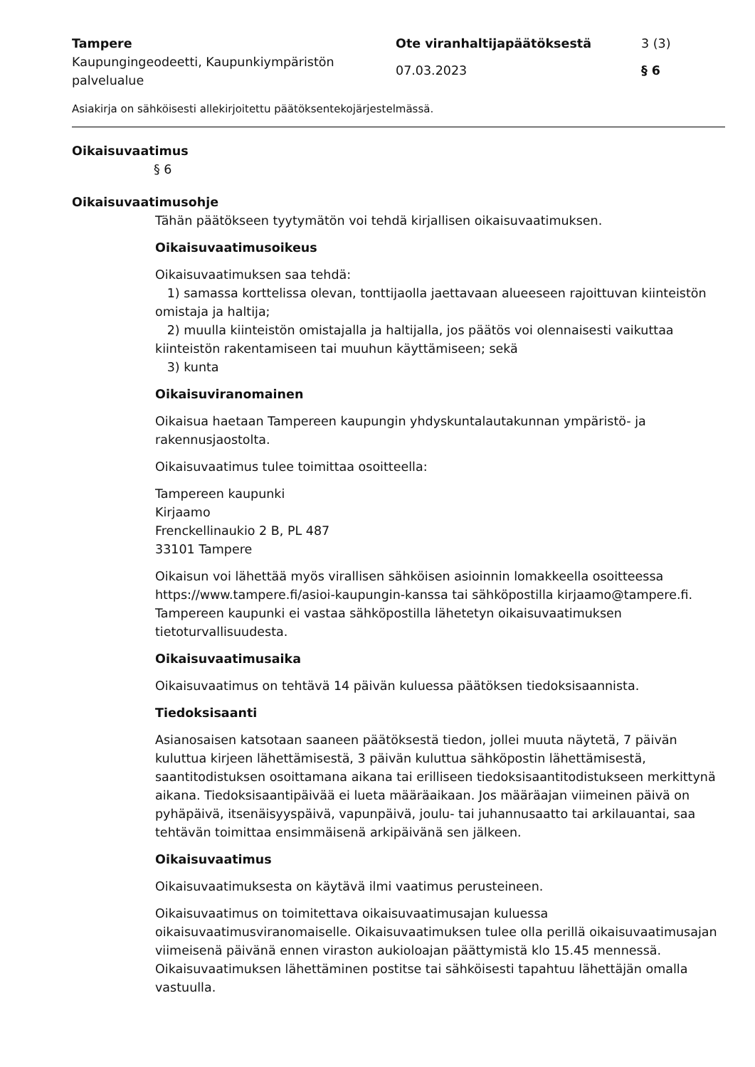Tampere
Kaupungingeodeetti, Kaupunkiympäristön palvelualue
Ote viranhaltijapäätöksestä
07.03.2023
3 (3)
§ 6
Asiakirja on sähköisesti allekirjoitettu päätöksentekojärjestelmässä.
Oikaisuvaatimus
§ 6
Oikaisuvaatimusohje
Tähän päätökseen tyytymätön voi tehdä kirjallisen oikaisuvaatimuksen.
Oikaisuvaatimusoikeus
Oikaisuvaatimuksen saa tehdä:
1) samassa korttelissa olevan, tonttijaolla jaettavaan alueeseen rajoittuvan kiinteistön omistaja ja haltija;
2) muulla kiinteistön omistajalla ja haltijalla, jos päätös voi olennaisesti vaikuttaa kiinteistön rakentamiseen tai muuhun käyttämiseen; sekä
3) kunta
Oikaisuviranomainen
Oikaisua haetaan Tampereen kaupungin yhdyskuntalautakunnan ympäristö- ja rakennusjaostolta.
Oikaisuvaatimus tulee toimittaa osoitteella:
Tampereen kaupunki
Kirjaamo
Frenckellinaukio 2 B, PL 487
33101 Tampere
Oikaisun voi lähettää myös virallisen sähköisen asioinnin lomakkeella osoitteessa https://www.tampere.fi/asioi-kaupungin-kanssa tai sähköpostilla kirjaamo@tampere.fi. Tampereen kaupunki ei vastaa sähköpostilla lähetetyn oikaisuvaatimuksen tietoturvallisuudesta.
Oikaisuvaatimusaika
Oikaisuvaatimus on tehtävä 14 päivän kuluessa päätöksen tiedoksisaannista.
Tiedoksisaanti
Asianosaisen katsotaan saaneen päätöksestä tiedon, jollei muuta näytetä, 7 päivän kuluttua kirjeen lähettämisestä, 3 päivän kuluttua sähköpostin lähettämisestä, saantitodistuksen osoittamana aikana tai erilliseen tiedoksisaantitodistukseen merkittynä aikana. Tiedoksisaantipäivää ei lueta määräaikaan. Jos määräajan viimeinen päivä on pyhäpäivä, itsenäisyyspäivä, vapunpäivä, joulu- tai juhannusaatto tai arkilauantai, saa tehtävän toimittaa ensimmäisenä arkipäivänä sen jälkeen.
Oikaisuvaatimus
Oikaisuvaatimuksesta on käytävä ilmi vaatimus perusteineen.
Oikaisuvaatimus on toimitettava oikaisuvaatimusajan kuluessa oikaisuvaatimusviranomaiselle. Oikaisuvaatimuksen tulee olla perillä oikaisuvaatimusajan viimeisenä päivänä ennen viraston aukioloajan päättymistä klo 15.45 mennessä. Oikaisuvaatimuksen lähettäminen postitse tai sähköisesti tapahtuu lähettäjän omalla vastuulla.